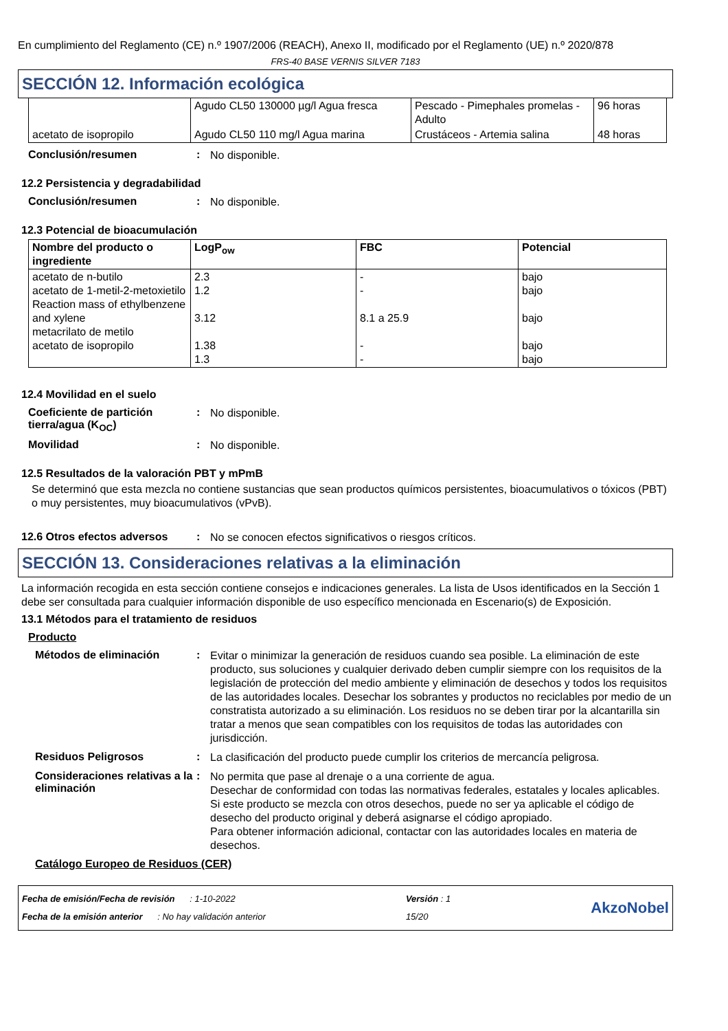En cumplimiento del Reglamento (CE) n.º 1907/2006 (REACH), Anexo II, modificado por el Reglamento (UE) n.º 2020/878
FRS-40 BASE VERNIS SILVER 7183
SECCIÓN 12. Información ecológica
| | Agudo CL50 130000 µg/l Agua fresca | Pescado - Pimephales promelas - Adulto | 96 horas |
| acetato de isopropilo | Agudo CL50 110 mg/l Agua marina | Crustáceos - Artemia salina | 48 horas |
Conclusión/resumen: No disponible.
12.2 Persistencia y degradabilidad
Conclusión/resumen: No disponible.
12.3 Potencial de bioacumulación
| Nombre del producto o ingrediente | LogP<sub>ow</sub> | FBC | Potencial |
| --- | --- | --- | --- |
| acetato de n-butilo acetato de 1-metil-2-metoxietilo Reaction mass of ethylbenzene and xylene metacrilato de metilo acetato de isopropilo | 2.3 1.2 3.12 1.38 1.3 | - - 8.1 a 25.9 - - | bajo bajo bajo bajo bajo |
12.4 Movilidad en el suelo
Coeficiente de partición tierra/agua (K<sub>OC</sub>): No disponible.
Movilidad: No disponible.
12.5 Resultados de la valoración PBT y mPmB
Se determinó que esta mezcla no contiene sustancias que sean productos químicos persistentes, bioacumulativos o tóxicos (PBT) o muy persistentes, muy bioacumulativos (vPvB).
12.6 Otros efectos adversos: No se conocen efectos significativos o riesgos críticos.
SECCIÓN 13. Consideraciones relativas a la eliminación
La información recogida en esta sección contiene consejos e indicaciones generales. La lista de Usos identificados en la Sección 1 debe ser consultada para cualquier información disponible de uso específico mencionada en Escenario(s) de Exposición.
13.1 Métodos para el tratamiento de residuos
Producto
Métodos de eliminación: Evitar o minimizar la generación de residuos cuando sea posible. La eliminación de este producto, sus soluciones y cualquier derivado deben cumplir siempre con los requisitos de la legislación de protección del medio ambiente y eliminación de desechos y todos los requisitos de las autoridades locales. Desechar los sobrantes y productos no reciclables por medio de un constratista autorizado a su eliminación. Los residuos no se deben tirar por la alcantarilla sin tratar a menos que sean compatibles con los requisitos de todas las autoridades con jurisdicción.
Residuos Peligrosos: La clasificación del producto puede cumplir los criterios de mercancía peligrosa.
Consideraciones relativas a la eliminación: No permita que pase al drenaje o a una corriente de agua.
Desechar de conformidad con todas las normativas federales, estatales y locales aplicables.
Si este producto se mezcla con otros desechos, puede no ser ya aplicable el código de desecho del producto original y deberá asignarse el código apropiado.
Para obtener información adicional, contactar con las autoridades locales en materia de desechos.
Catálogo Europeo de Residuos (CER)
Fecha de emisión/Fecha de revisión : 1-10-2022
Fecha de la emisión anterior : No hay validación anterior
Versión : 1
15/20
AkzoNobel